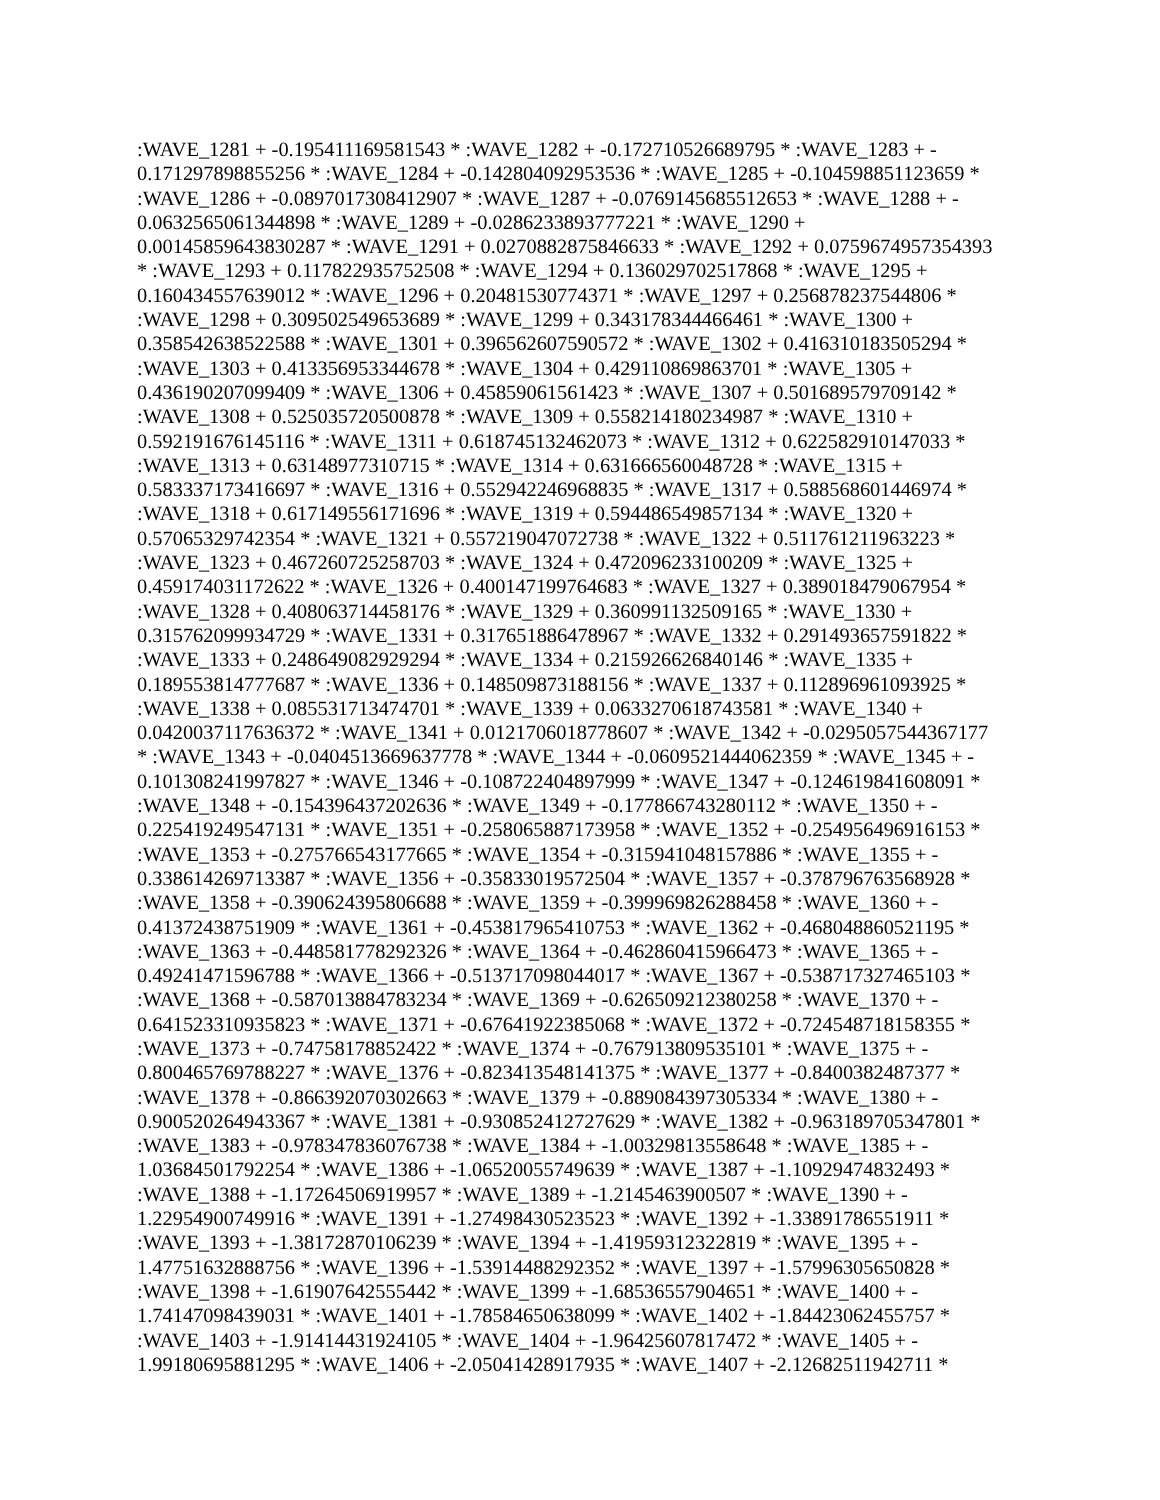:WAVE_1281 + -0.195411169581543 * :WAVE_1282 + -0.172710526689795 * :WAVE_1283 + -
0.171297898855256 * :WAVE_1284 + -0.142804092953536 * :WAVE_1285 + -0.104598851123659 *
:WAVE_1286 + -0.0897017308412907 * :WAVE_1287 + -0.0769145685512653 * :WAVE_1288 + -
0.0632565061344898 * :WAVE_1289 + -0.0286233893777221 * :WAVE_1290 +
0.00145859643830287 * :WAVE_1291 + 0.0270882875846633 * :WAVE_1292 + 0.0759674957354393
* :WAVE_1293 + 0.117822935752508 * :WAVE_1294 + 0.136029702517868 * :WAVE_1295 +
0.160434557639012 * :WAVE_1296 + 0.20481530774371 * :WAVE_1297 + 0.256878237544806 *
:WAVE_1298 + 0.309502549653689 * :WAVE_1299 + 0.343178344466461 * :WAVE_1300 +
0.358542638522588 * :WAVE_1301 + 0.396562607590572 * :WAVE_1302 + 0.416310183505294 *
:WAVE_1303 + 0.413356953344678 * :WAVE_1304 + 0.429110869863701 * :WAVE_1305 +
0.436190207099409 * :WAVE_1306 + 0.45859061561423 * :WAVE_1307 + 0.501689579709142 *
:WAVE_1308 + 0.525035720500878 * :WAVE_1309 + 0.558214180234987 * :WAVE_1310 +
0.592191676145116 * :WAVE_1311 + 0.618745132462073 * :WAVE_1312 + 0.622582910147033 *
:WAVE_1313 + 0.63148977310715 * :WAVE_1314 + 0.631666560048728 * :WAVE_1315 +
0.583337173416697 * :WAVE_1316 + 0.552942246968835 * :WAVE_1317 + 0.588568601446974 *
:WAVE_1318 + 0.617149556171696 * :WAVE_1319 + 0.594486549857134 * :WAVE_1320 +
0.57065329742354 * :WAVE_1321 + 0.557219047072738 * :WAVE_1322 + 0.511761211963223 *
:WAVE_1323 + 0.467260725258703 * :WAVE_1324 + 0.472096233100209 * :WAVE_1325 +
0.459174031172622 * :WAVE_1326 + 0.400147199764683 * :WAVE_1327 + 0.389018479067954 *
:WAVE_1328 + 0.408063714458176 * :WAVE_1329 + 0.360991132509165 * :WAVE_1330 +
0.315762099934729 * :WAVE_1331 + 0.317651886478967 * :WAVE_1332 + 0.291493657591822 *
:WAVE_1333 + 0.248649082929294 * :WAVE_1334 + 0.215926626840146 * :WAVE_1335 +
0.189553814777687 * :WAVE_1336 + 0.148509873188156 * :WAVE_1337 + 0.112896961093925 *
:WAVE_1338 + 0.085531713474701 * :WAVE_1339 + 0.0633270618743581 * :WAVE_1340 +
0.0420037117636372 * :WAVE_1341 + 0.0121706018778607 * :WAVE_1342 + -0.0295057544367177
* :WAVE_1343 + -0.0404513669637778 * :WAVE_1344 + -0.0609521444062359 * :WAVE_1345 + -
0.101308241997827 * :WAVE_1346 + -0.108722404897999 * :WAVE_1347 + -0.124619841608091 *
:WAVE_1348 + -0.154396437202636 * :WAVE_1349 + -0.177866743280112 * :WAVE_1350 + -
0.225419249547131 * :WAVE_1351 + -0.258065887173958 * :WAVE_1352 + -0.254956496916153 *
:WAVE_1353 + -0.275766543177665 * :WAVE_1354 + -0.315941048157886 * :WAVE_1355 + -
0.338614269713387 * :WAVE_1356 + -0.35833019572504 * :WAVE_1357 + -0.378796763568928 *
:WAVE_1358 + -0.390624395806688 * :WAVE_1359 + -0.399969826288458 * :WAVE_1360 + -
0.41372438751909 * :WAVE_1361 + -0.453817965410753 * :WAVE_1362 + -0.468048860521195 *
:WAVE_1363 + -0.448581778292326 * :WAVE_1364 + -0.462860415966473 * :WAVE_1365 + -
0.49241471596788 * :WAVE_1366 + -0.513717098044017 * :WAVE_1367 + -0.538717327465103 *
:WAVE_1368 + -0.587013884783234 * :WAVE_1369 + -0.626509212380258 * :WAVE_1370 + -
0.641523310935823 * :WAVE_1371 + -0.67641922385068 * :WAVE_1372 + -0.724548718158355 *
:WAVE_1373 + -0.74758178852422 * :WAVE_1374 + -0.767913809535101 * :WAVE_1375 + -
0.800465769788227 * :WAVE_1376 + -0.823413548141375 * :WAVE_1377 + -0.8400382487377 *
:WAVE_1378 + -0.866392070302663 * :WAVE_1379 + -0.889084397305334 * :WAVE_1380 + -
0.900520264943367 * :WAVE_1381 + -0.930852412727629 * :WAVE_1382 + -0.963189705347801 *
:WAVE_1383 + -0.978347836076738 * :WAVE_1384 + -1.00329813558648 * :WAVE_1385 + -
1.03684501792254 * :WAVE_1386 + -1.06520055749639 * :WAVE_1387 + -1.10929474832493 *
:WAVE_1388 + -1.17264506919957 * :WAVE_1389 + -1.2145463900507 * :WAVE_1390 + -
1.22954900749916 * :WAVE_1391 + -1.27498430523523 * :WAVE_1392 + -1.33891786551911 *
:WAVE_1393 + -1.38172870106239 * :WAVE_1394 + -1.41959312322819 * :WAVE_1395 + -
1.47751632888756 * :WAVE_1396 + -1.53914488292352 * :WAVE_1397 + -1.57996305650828 *
:WAVE_1398 + -1.61907642555442 * :WAVE_1399 + -1.68536557904651 * :WAVE_1400 + -
1.74147098439031 * :WAVE_1401 + -1.78584650638099 * :WAVE_1402 + -1.84423062455757 *
:WAVE_1403 + -1.91414431924105 * :WAVE_1404 + -1.96425607817472 * :WAVE_1405 + -
1.99180695881295 * :WAVE_1406 + -2.05041428917935 * :WAVE_1407 + -2.12682511942711 *